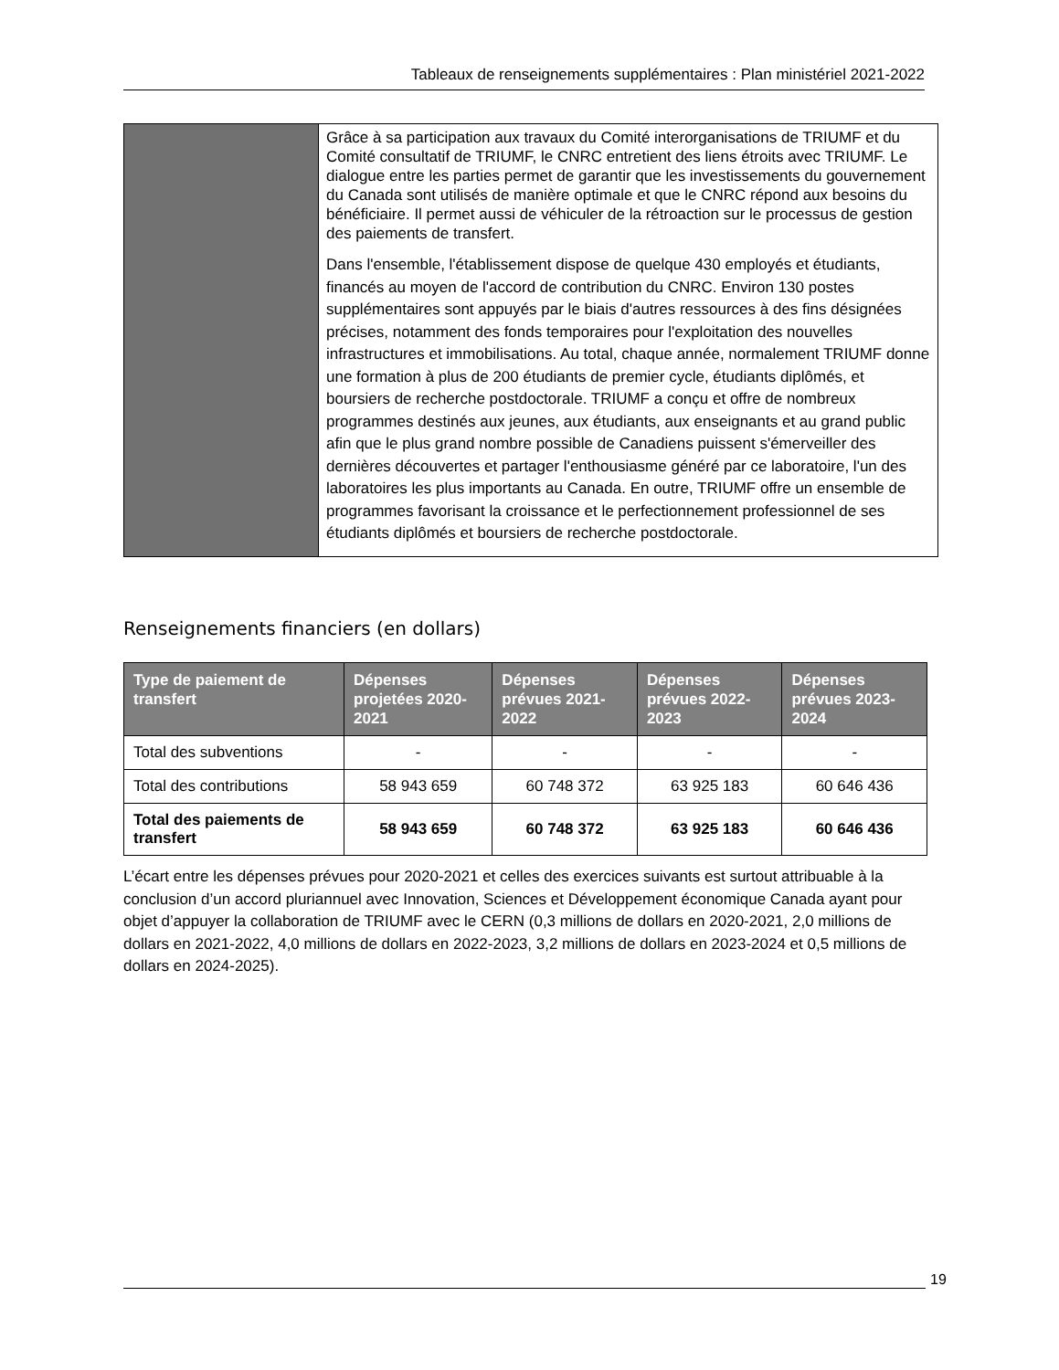Tableaux de renseignements supplémentaires : Plan ministériel 2021-2022
| | Grâce à sa participation aux travaux du Comité interorganisations de TRIUMF et du Comité consultatif de TRIUMF, le CNRC entretient des liens étroits avec TRIUMF. Le dialogue entre les parties permet de garantir que les investissements du gouvernement du Canada sont utilisés de manière optimale et que le CNRC répond aux besoins du bénéficiaire. Il permet aussi de véhiculer de la rétroaction sur le processus de gestion des paiements de transfert. Dans l'ensemble, l'établissement dispose de quelque 430 employés et étudiants, financés au moyen de l'accord de contribution du CNRC. Environ 130 postes supplémentaires sont appuyés par le biais d'autres ressources à des fins désignées précises, notamment des fonds temporaires pour l'exploitation des nouvelles infrastructures et immobilisations. Au total, chaque année, normalement TRIUMF donne une formation à plus de 200 étudiants de premier cycle, étudiants diplômés, et boursiers de recherche postdoctorale. TRIUMF a conçu et offre de nombreux programmes destinés aux jeunes, aux étudiants, aux enseignants et au grand public afin que le plus grand nombre possible de Canadiens puissent s'émerveiller des dernières découvertes et partager l'enthousiasme généré par ce laboratoire, l'un des laboratoires les plus importants au Canada. En outre, TRIUMF offre un ensemble de programmes favorisant la croissance et le perfectionnement professionnel de ses étudiants diplômés et boursiers de recherche postdoctorale. |
Renseignements financiers (en dollars)
| Type de paiement de transfert | Dépenses projetées 2020-2021 | Dépenses prévues 2021-2022 | Dépenses prévues 2022-2023 | Dépenses prévues 2023-2024 |
| --- | --- | --- | --- | --- |
| Total des subventions | - | - | - | - |
| Total des contributions | 58 943 659 | 60 748 372 | 63 925 183 | 60 646 436 |
| Total des paiements de transfert | 58 943 659 | 60 748 372 | 63 925 183 | 60 646 436 |
L’écart entre les dépenses prévues pour 2020-2021 et celles des exercices suivants est surtout attribuable à la conclusion d’un accord pluriannuel avec Innovation, Sciences et Développement économique Canada ayant pour objet d’appuyer la collaboration de TRIUMF avec le CERN (0,3 millions de dollars en 2020-2021, 2,0 millions de dollars en 2021-2022, 4,0 millions de dollars en 2022-2023, 3,2 millions de dollars en 2023-2024 et 0,5 millions de dollars en 2024-2025).
19